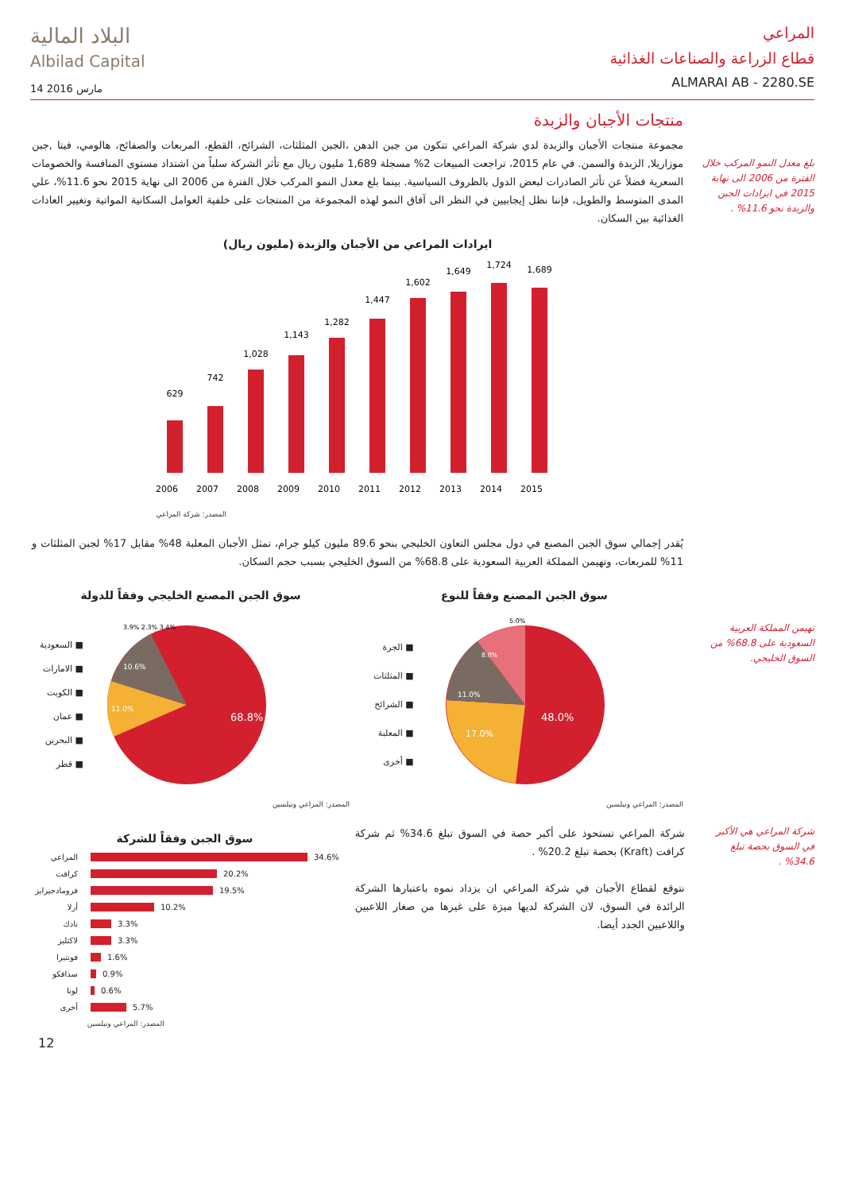البلاد المالية
Albilad Capital
14 مارس 2016
المراعي
قطاع الزراعة والصناعات الغذائية
ALMARAI AB - 2280.SE
بلغ معدل النمو المركب خلال الفترة من 2006 الى نهاية 2015 في ايرادات الجبن والزبدة نحو 11.6% .
منتجات الأجبان والزبدة
مجموعة منتجات الأجبان والزبدة لدي شركة المراعي تتكون من جبن الدهن ،الجبن المثلثات، الشرائح، القطع، المربعات والصفائح، هالومي، فيتا ,جبن موزاريلا, الزبدة والسمن. في عام 2015، تراجعت المبيعات 2% مسجلة 1,689 مليون ريال مع تأثر الشركة سلباً من اشتداد مستوى المنافسة والخصومات السعرية فضلاً عن تأثر الصادرات لبعض الدول بالظروف السياسية. بينما بلغ معدل النمو المركب خلال الفترة من 2006 الى نهاية 2015 نحو 11.6%، علي المدى المتوسط والطويل، فإننا نظل إيجابيين في النظر الى آفاق النمو لهذه المجموعة من المنتجات على خلفية العوامل السكانية المواتية وتغيير العادات الغذائية بين السكان.
ايرادات المراعي من الأجبان والزبدة (مليون ريال)
629
742
1,028
1,143
1,282
1,447
1,602
1,649
1,724
1,689
2006
2007
2008
2009
2010
2011
2012
2013
2014
2015
المصدر: شركة المراعي
يُقدر إجمالي سوق الجبن المصنع في دول مجلس التعاون الخليجي بنحو 89.6 مليون كيلو جرام، تمثل الأجبان المعلبة 48% مقابل 17% لجبن المثلثات و 11% للمربعات، وتهيمن المملكة العربية السعودية على 68.8% من السوق الخليجي بسبب حجم السكان.
تهيمن المملكة العربية السعودية على 68.8% من السوق الخليجي.
سوق الجبن المصنع الخليجي وفقاً للدولة
■ السعودية
■ الامارات
■ الكويت
■ عمان
■ البحرين
■ قطر
68.8%
11.0%
10.6%
3.9% 2.3% 3.4%
المصدر: المراعي ونيلسين
سوق الجبن المصنع وفقاً للنوع
■ الجرة
■ المثلثات
■ الشرائح
■ المعلبة
■ أخرى
48.0%
17.0%
11.0%
8.0%
5.0%
المصدر: المراعي ونيلسين
شركة المراعي هي الأكبر في السوق بحصة تبلغ 34.6% .
شركة المراعي تستحوذ على أكبر حصة في السوق تبلغ 34.6% ثم شركة كرافت (Kraft) بحصة تبلغ 20.2% .
نتوقع لقطاع الأجبان في شركة المراعي ان يزداد نموه باعتبارها الشركة الرائدة في السوق، لان الشركة لديها ميزة على غيرها من صغار اللاعبين واللاعبين الجدد أيضا.
سوق الجبن وفقاً للشركة
المراعي 34.6%
كرافت 20.2%
فرومادجيرايز 19.5%
أرلا 10.2%
نادك 3.3%
لاكتليز 3.3%
فونتيرا 1.6%
سدافكو 0.9%
لونا 0.6%
أخرى 5.7%
المصدر: المراعي ونيلسين
12